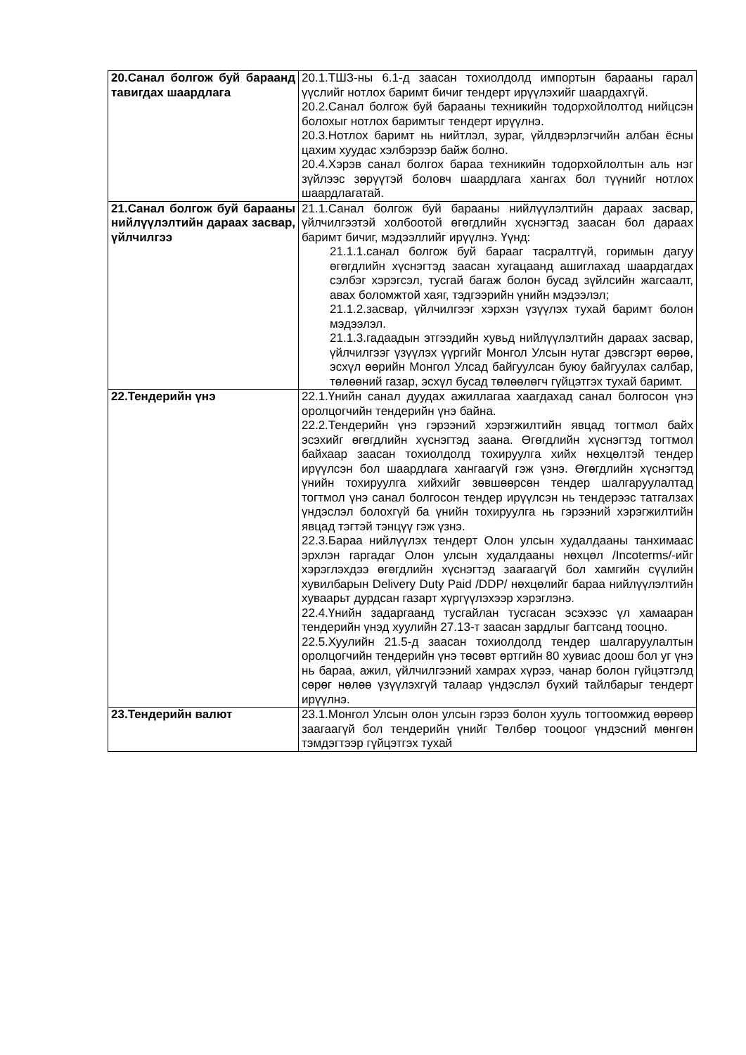| 20.Санал болгож буй бараанд тавигдах шаардлага | 20.1.ТШЗ-ны 6.1-д заасан тохиолдолд импортын барааны гарал үүслийг нотлох баримт бичиг тендерт ирүүлэхийг шаардахгүй. 20.2.Санал болгож буй барааны техникийн тодорхойлолтод нийцсэн болохыг нотлох баримтыг тендерт ирүүлнэ. 20.3.Нотлох баримт нь нийтлэл, зураг, үйлдвэрлэгчийн албан ёсны цахим хуудас хэлбэрээр байж болно. 20.4.Хэрэв санал болгох бараа техникийн тодорхойлолтын аль нэг зүйлээс зөрүүтэй боловч шаардлага хангах бол түүнийг нотлох шаардлагатай. |
| 21.Санал болгож буй барааны нийлүүлэлтийн дараах засвар, үйлчилгээ | 21.1.Санал болгож буй барааны нийлүүлэлтийн дараах засвар, үйлчилгээтэй холбоотой өгөгдлийн хүснэгтэд заасан бол дараах баримт бичиг, мэдээллийг ирүүлнэ. Үүнд: 21.1.1.санал болгож буй барааг тасралтгүй, горимын дагуу өгөгдлийн хүснэгтэд заасан хугацаанд ашиглахад шаардагдах сэлбэг хэрэгсэл, тусгай багаж болон бусад зүйлсийн жагсаалт, авах боломжтой хаяг, тэдгээрийн үнийн мэдээлэл; 21.1.2.засвар, үйлчилгээг хэрхэн үзүүлэх тухай баримт болон мэдээлэл. 21.1.3.гадаадын этгээдийн хувьд нийлүүлэлтийн дараах засвар, үйлчилгээг үзүүлэх үүргийг Монгол Улсын нутаг дэвсгэрт өөрөө, эсхүл өөрийн Монгол Улсад байгуулсан буюу байгуулах салбар, төлөөний газар, эсхүл бусад төлөөлөгч гүйцэтгэх тухай баримт. |
| 22.Тендерийн үнэ | 22.1.Үнийн санал дуудах ажиллагаа хаагдахад санал болгосон үнэ оролцогчийн тендерийн үнэ байна. 22.2.Тендерийн үнэ гэрээний хэрэгжилтийн явцад тогтмол байх эсэхийг өгөгдлийн хүснэгтэд заана. Өгөгдлийн хүснэгтэд тогтмол байхаар заасан тохиолдолд тохируулга хийх нөхцөлтэй тендер ирүүлсэн бол шаардлага хангаагүй гэж үзнэ. Өгөгдлийн хүснэгтэд үнийн тохируулга хийхийг зөвшөөрсөн тендер шалгаруулалтад тогтмол үнэ санал болгосон тендер ирүүлсэн нь тендерээс татгалзах үндэслэл болохгүй ба үнийн тохируулга нь гэрээний хэрэгжилтийн явцад тэгтэй тэнцүү гэж үзнэ. 22.3.Бараа нийлүүлэх тендерт Олон улсын худалдааны танхимаас эрхлэн гаргадаг Олон улсын худалдааны нөхцөл /Incoterms/-ийг хэрэглэхдээ өгөгдлийн хүснэгтэд заагаагүй бол хамгийн сүүлийн хувилбарын Delivery Duty Paid /DDP/ нөхцөлийг бараа нийлүүлэлтийн хуваарьт дурдсан газарт хүргүүлэхээр хэрэглэнэ. 22.4.Үнийн задаргаанд тусгайлан тусгасан эсэхээс үл хамааран тендерийн үнэд хуулийн 27.13-т заасан зардлыг багтсанд тооцно. 22.5.Хуулийн 21.5-д заасан тохиолдолд тендер шалгаруулалтын оролцогчийн тендерийн үнэ төсөвт өртгийн 80 хувиас доош бол уг үнэ нь бараа, ажил, үйлчилгээний хамрах хүрээ, чанар болон гүйцэтгэлд сөрөг нөлөө үзүүлэхгүй талаар үндэслэл бүхий тайлбарыг тендерт ирүүлнэ. |
| 23.Тендерийн валют | 23.1.Монгол Улсын олон улсын гэрээ болон хууль тогтоомжид өөрөөр заагаагүй бол тендерийн үнийг Төлбөр тооцоог үндэсний мөнгөн тэмдэгтээр гүйцэтгэх тухай |